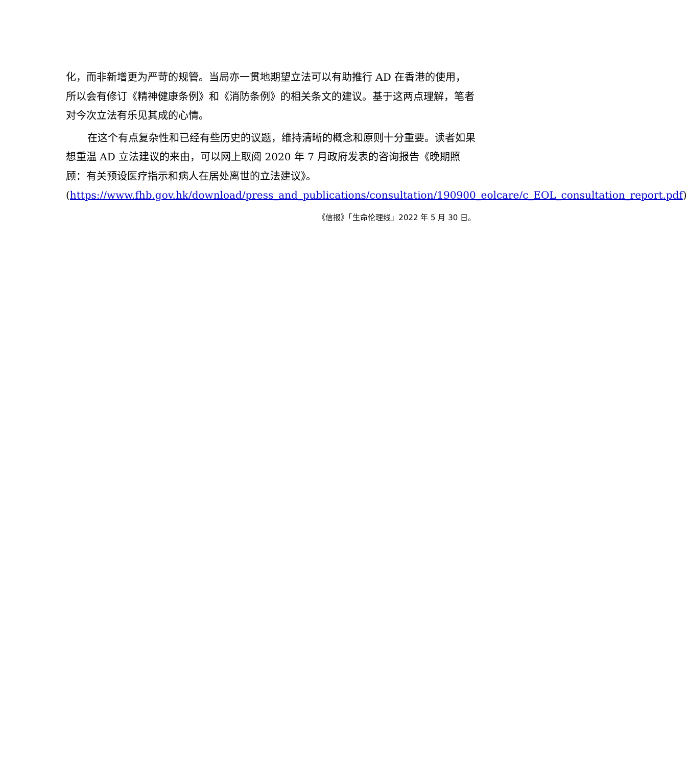化，而非新增更为严苛的规管。当局亦一贯地期望立法可以有助推行 AD 在香港的使用，所以会有修订《精神健康条例》和《消防条例》的相关条文的建议。基于这两点理解，笔者对今次立法有乐见其成的心情。
在这个有点复杂性和已经有些历史的议题，维持清晰的概念和原则十分重要。读者如果想重温 AD 立法建议的来由，可以网上取阅 2020 年 7 月政府发表的咨询报告《晚期照顾：有关预设医疗指示和病人在居处离世的立法建议》。(https://www.fhb.gov.hk/download/press_and_publications/consultation/190900_eolcare/c_EOL_consultation_report.pdf)
《信报》「生命伦理线」2022 年 5 月 30 日。